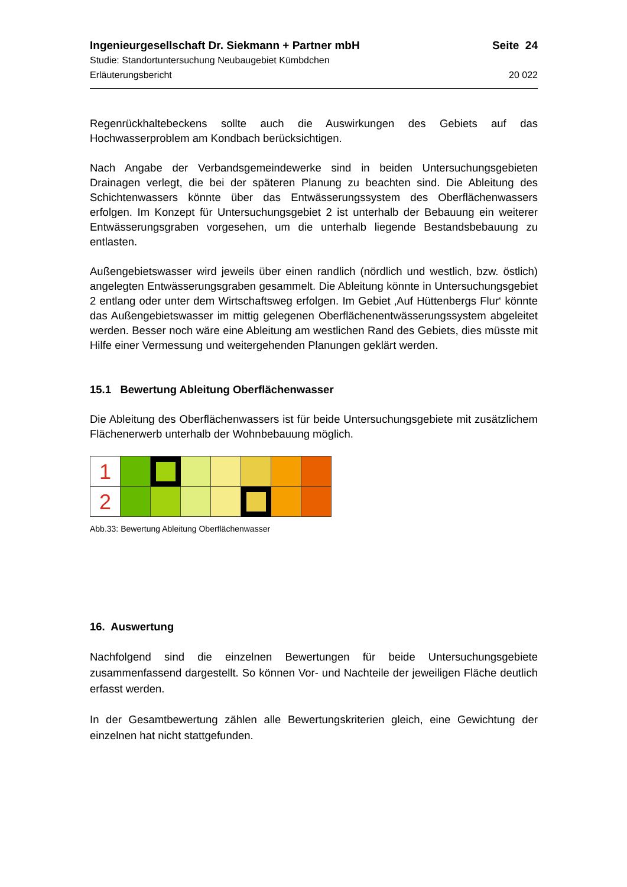Ingenieurgesellschaft Dr. Siekmann + Partner mbH Seite 24
Studie: Standortuntersuchung Neubaugebiet Kümbdchen
Erläuterungsbericht 20 022
Regenrückhaltebeckens sollte auch die Auswirkungen des Gebiets auf das Hochwasserproblem am Kondbach berücksichtigen.
Nach Angabe der Verbandsgemeindewerke sind in beiden Untersuchungsgebieten Drainagen verlegt, die bei der späteren Planung zu beachten sind. Die Ableitung des Schichtenwassers könnte über das Entwässerungssystem des Oberflächenwassers erfolgen. Im Konzept für Untersuchungsgebiet 2 ist unterhalb der Bebauung ein weiterer Entwässerungsgraben vorgesehen, um die unterhalb liegende Bestandsbebauung zu entlasten.
Außengebietswasser wird jeweils über einen randlich (nördlich und westlich, bzw. östlich) angelegten Entwässerungsgraben gesammelt. Die Ableitung könnte in Untersuchungsgebiet 2 entlang oder unter dem Wirtschaftsweg erfolgen. Im Gebiet ‚Auf Hüttenbergs Flur‘ könnte das Außengebietswasser im mittig gelegenen Oberflächenentwässerungssystem abgeleitet werden. Besser noch wäre eine Ableitung am westlichen Rand des Gebiets, dies müsste mit Hilfe einer Vermessung und weitergehenden Planungen geklärt werden.
15.1 Bewertung Ableitung Oberflächenwasser
Die Ableitung des Oberflächenwassers ist für beide Untersuchungsgebiete mit zusätzlichem Flächenerwerb unterhalb der Wohnbebauung möglich.
| 1 | | | | | | | |
| 2 | | | | | | | |
Abb.33: Bewertung Ableitung Oberflächenwasser
16. Auswertung
Nachfolgend sind die einzelnen Bewertungen für beide Untersuchungsgebiete zusammenfassend dargestellt. So können Vor- und Nachteile der jeweiligen Fläche deutlich erfasst werden.
In der Gesamtbewertung zählen alle Bewertungskriterien gleich, eine Gewichtung der einzelnen hat nicht stattgefunden.